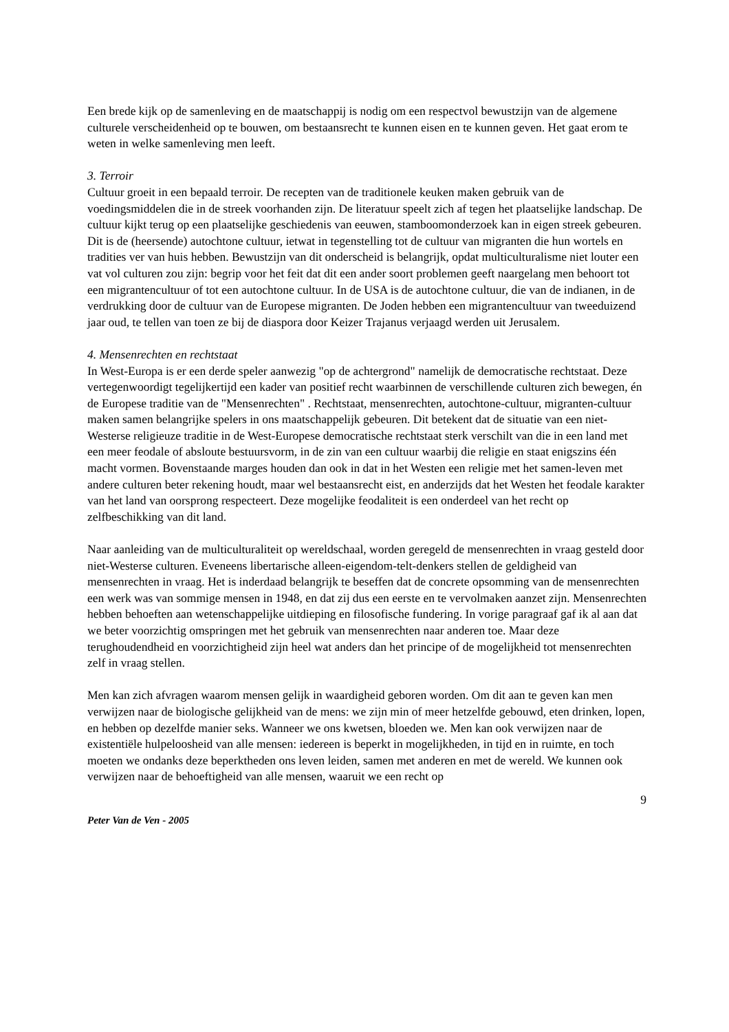Een brede kijk op de samenleving en de maatschappij is nodig om een respectvol bewustzijn van de algemene culturele verscheidenheid op te bouwen, om bestaansrecht te kunnen eisen en te kunnen geven. Het gaat erom te weten in welke samenleving men leeft.
3. Terroir
Cultuur groeit in een bepaald terroir. De recepten van de traditionele keuken maken gebruik van de voedingsmiddelen die in de streek voorhanden zijn. De literatuur speelt zich af tegen het plaatselijke landschap. De cultuur kijkt terug op een plaatselijke geschiedenis van eeuwen, stamboomonderzoek kan in eigen streek gebeuren. Dit is de (heersende) autochtone cultuur, ietwat in tegenstelling tot de cultuur van migranten die hun wortels en tradities ver van huis hebben. Bewustzijn van dit onderscheid is belangrijk, opdat multiculturalisme niet louter een vat vol culturen zou zijn: begrip voor het feit dat dit een ander soort problemen geeft naargelang men behoort tot een migrantencultuur of tot een autochtone cultuur. In de USA is de autochtone cultuur, die van de indianen, in de verdrukking door de cultuur van de Europese migranten. De Joden hebben een migrantencultuur van tweeduizend jaar oud, te tellen van toen ze bij de diaspora door Keizer Trajanus verjaagd werden uit Jerusalem.
4. Mensenrechten en rechtstaat
In West-Europa is er een derde speler aanwezig "op de achtergrond" namelijk de democratische rechtstaat. Deze vertegenwoordigt tegelijkertijd een kader van positief recht waarbinnen de verschillende culturen zich bewegen, én de Europese traditie van de "Mensenrechten" . Rechtstaat, mensenrechten, autochtone-cultuur, migranten-cultuur maken samen belangrijke spelers in ons maatschappelijk gebeuren. Dit betekent dat de situatie van een niet-Westerse religieuze traditie in de West-Europese democratische rechtstaat sterk verschilt van die in een land met een meer feodale of absloute bestuursvorm, in de zin van een cultuur waarbij die religie en staat enigszins één macht vormen. Bovenstaande marges houden dan ook in dat in het Westen een religie met het samen-leven met andere culturen beter rekening houdt, maar wel bestaansrecht eist, en anderzijds dat het Westen het feodale karakter van het land van oorsprong respecteert. Deze mogelijke feodaliteit is een onderdeel van het recht op zelfbeschikking van dit land.
Naar aanleiding van de multiculturaliteit op wereldschaal, worden geregeld de mensenrechten in vraag gesteld door niet-Westerse culturen. Eveneens libertarische alleen-eigendom-telt-denkers stellen de geldigheid van mensenrechten in vraag. Het is inderdaad belangrijk te beseffen dat de concrete opsomming van de mensenrechten een werk was van sommige mensen in 1948, en dat zij dus een eerste en te vervolmaken aanzet zijn. Mensenrechten hebben behoeften aan wetenschappelijke uitdieping en filosofische fundering. In vorige paragraaf gaf ik al aan dat we beter voorzichtig omspringen met het gebruik van mensenrechten naar anderen toe. Maar deze terughoudendheid en voorzichtigheid zijn heel wat anders dan het principe of de mogelijkheid tot mensenrechten zelf in vraag stellen.
Men kan zich afvragen waarom mensen gelijk in waardigheid geboren worden. Om dit aan te geven kan men verwijzen naar de biologische gelijkheid van de mens: we zijn min of meer hetzelfde gebouwd, eten drinken, lopen, en hebben op dezelfde manier seks. Wanneer we ons kwetsen, bloeden we. Men kan ook verwijzen naar de existentiële hulpeloosheid van alle mensen: iedereen is beperkt in mogelijkheden, in tijd en in ruimte, en toch moeten we ondanks deze beperktheden ons leven leiden, samen met anderen en met de wereld. We kunnen ook verwijzen naar de behoeftigheid van alle mensen, waaruit we een recht op
9
Peter Van de Ven - 2005